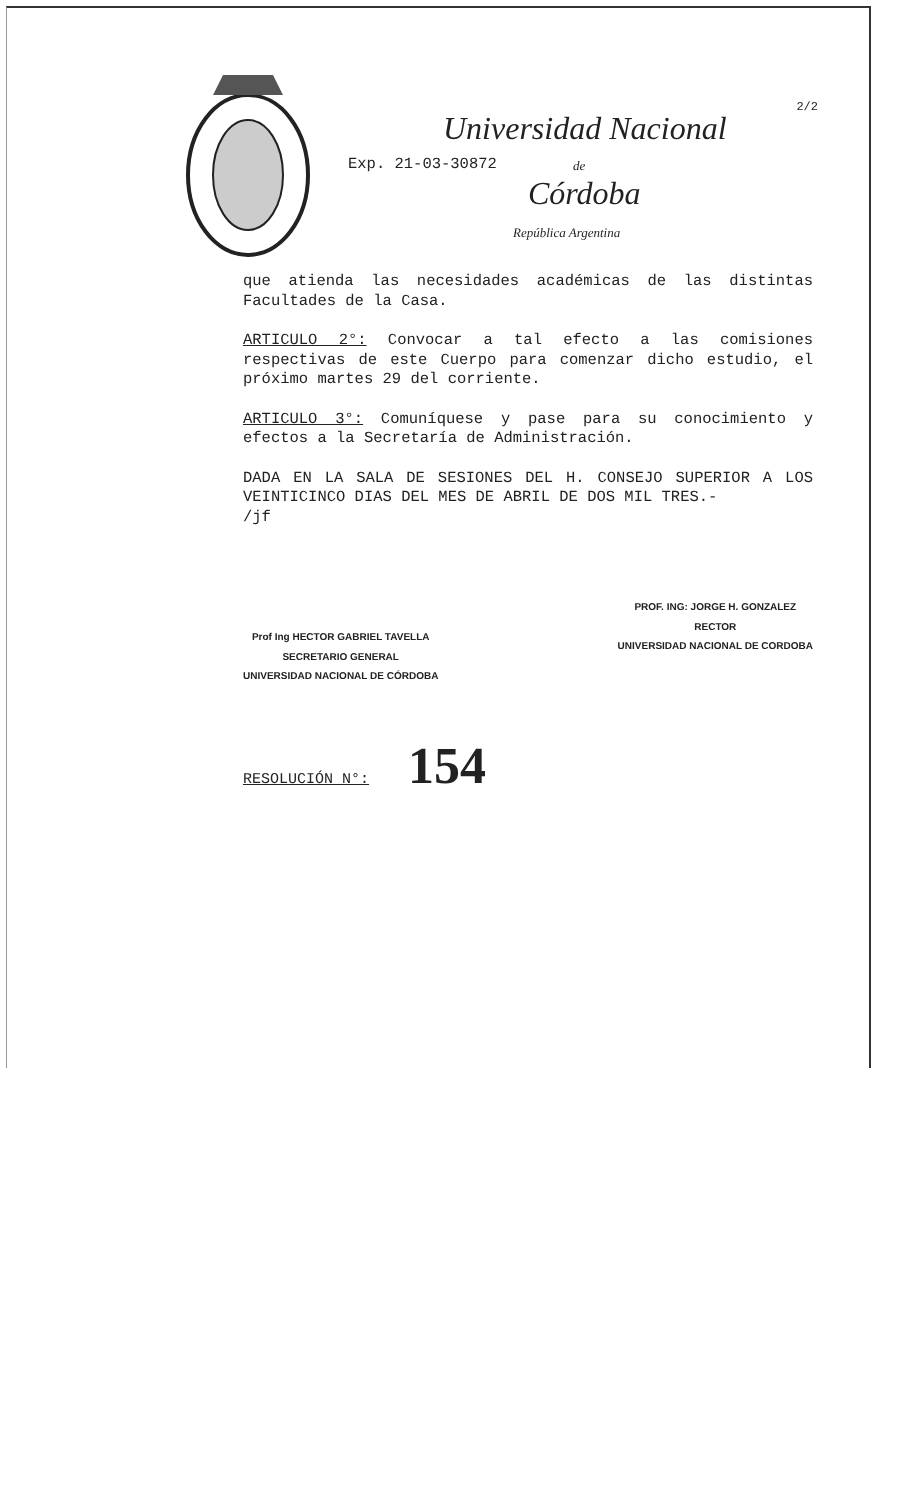2/2
Universidad Nacional
Exp. 21-03-30872 de
Córdoba
República Argentina
que atienda las necesidades académicas de las distintas Facultades de la Casa.
ARTICULO 2°: Convocar a tal efecto a las comisiones respectivas de este Cuerpo para comenzar dicho estudio, el próximo martes 29 del corriente.
ARTICULO 3°: Comuníquese y pase para su conocimiento y efectos a la Secretaría de Administración.
DADA EN LA SALA DE SESIONES DEL H. CONSEJO SUPERIOR A LOS VEINTICINCO DIAS DEL MES DE ABRIL DE DOS MIL TRES.-
/jf
Prof Ing HECTOR GABRIEL TAVELLA
SECRETARIO GENERAL
UNIVERSIDAD NACIONAL DE CÓRDOBA
PROF. ING: JORGE H. GONZALEZ
RECTOR
UNIVERSIDAD NACIONAL DE CORDOBA
RESOLUCIÓN N°: 154